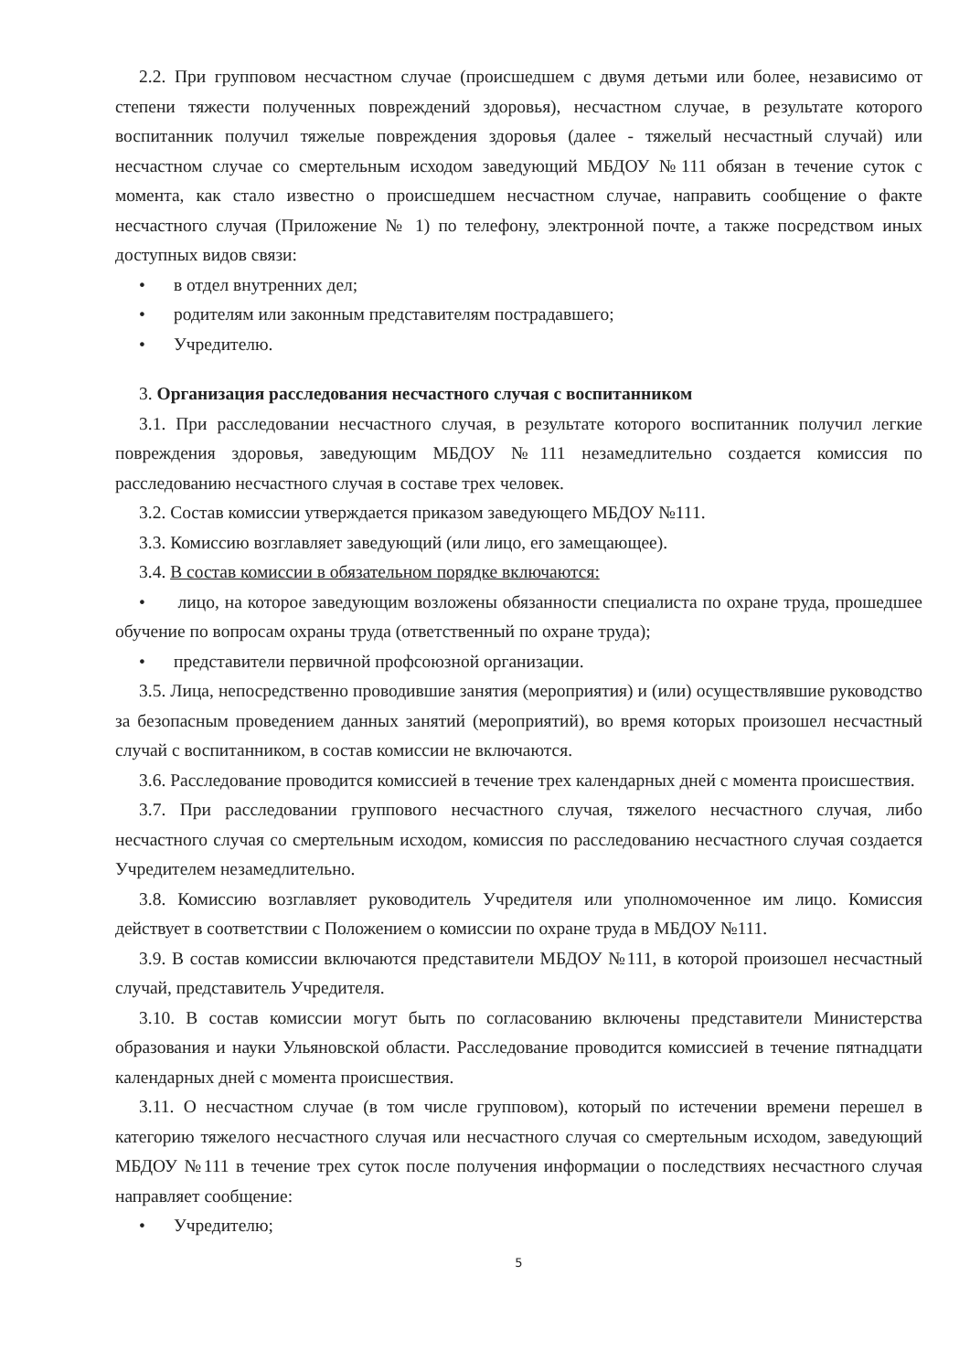2.2. При групповом несчастном случае (происшедшем с двумя детьми или более, независимо от степени тяжести полученных повреждений здоровья), несчастном случае, в результате которого воспитанник получил тяжелые повреждения здоровья (далее - тяжелый несчастный случай) или несчастном случае со смертельным исходом заведующий МБДОУ №111 обязан в течение суток с момента, как стало известно о происшедшем несчастном случае, направить сообщение о факте несчастного случая (Приложение № 1) по телефону, электронной почте, а также посредством иных доступных видов связи:
• в отдел внутренних дел;
• родителям или законным представителям пострадавшего;
• Учредителю.
3. Организация расследования несчастного случая с воспитанником
3.1. При расследовании несчастного случая, в результате которого воспитанник получил легкие повреждения здоровья, заведующим МБДОУ №111 незамедлительно создается комиссия по расследованию несчастного случая в составе трех человек.
3.2. Состав комиссии утверждается приказом заведующего МБДОУ №111.
3.3. Комиссию возглавляет заведующий (или лицо, его замещающее).
3.4. В состав комиссии в обязательном порядке включаются:
• лицо, на которое заведующим возложены обязанности специалиста по охране труда, прошедшее обучение по вопросам охраны труда (ответственный по охране труда);
• представители первичной профсоюзной организации.
3.5. Лица, непосредственно проводившие занятия (мероприятия) и (или) осуществлявшие руководство за безопасным проведением данных занятий (мероприятий), во время которых произошел несчастный случай с воспитанником, в состав комиссии не включаются.
3.6. Расследование проводится комиссией в течение трех календарных дней с момента происшествия.
3.7. При расследовании группового несчастного случая, тяжелого несчастного случая, либо несчастного случая со смертельным исходом, комиссия по расследованию несчастного случая создается Учредителем незамедлительно.
3.8. Комиссию возглавляет руководитель Учредителя или уполномоченное им лицо. Комиссия действует в соответствии с Положением о комиссии по охране труда в МБДОУ №111.
3.9. В состав комиссии включаются представители МБДОУ №111, в которой произошел несчастный случай, представитель Учредителя.
3.10. В состав комиссии могут быть по согласованию включены представители Министерства образования и науки Ульяновской области. Расследование проводится комиссией в течение пятнадцати календарных дней с момента происшествия.
3.11. О несчастном случае (в том числе групповом), который по истечении времени перешел в категорию тяжелого несчастного случая или несчастного случая со смертельным исходом, заведующий МБДОУ №111 в течение трех суток после получения информации о последствиях несчастного случая направляет сообщение:
• Учредителю;
5